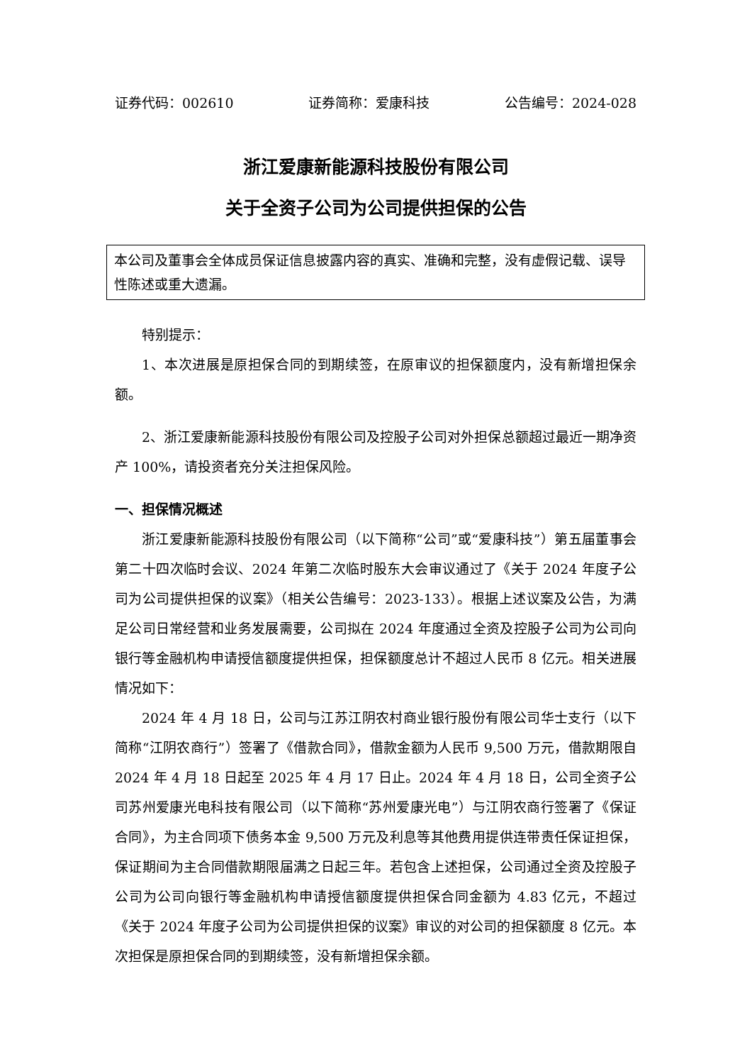证券代码：002610 证券简称：爱康科技 公告编号：2024-028
浙江爱康新能源科技股份有限公司
关于全资子公司为公司提供担保的公告
本公司及董事会全体成员保证信息披露内容的真实、准确和完整，没有虚假记载、误导性陈述或重大遗漏。
特别提示：
1、本次进展是原担保合同的到期续签，在原审议的担保额度内，没有新增担保余额。
2、浙江爱康新能源科技股份有限公司及控股子公司对外担保总额超过最近一期净资产 100%，请投资者充分关注担保风险。
一、担保情况概述
浙江爱康新能源科技股份有限公司（以下简称“公司”或“爱康科技”）第五届董事会第二十四次临时会议、2024 年第二次临时股东大会审议通过了《关于 2024 年度子公司为公司提供担保的议案》（相关公告编号：2023-133）。根据上述议案及公告，为满足公司日常经营和业务发展需要，公司拟在 2024 年度通过全资及控股子公司为公司向银行等金融机构申请授信额度提供担保，担保额度总计不超过人民币 8 亿元。相关进展情况如下：
2024 年 4 月 18 日，公司与江苏江阴农村商业银行股份有限公司华士支行（以下简称“江阴农商行”）签署了《借款合同》，借款金额为人民币 9,500 万元，借款期限自 2024 年 4 月 18 日起至 2025 年 4 月 17 日止。2024 年 4 月 18 日，公司全资子公司苏州爱康光电科技有限公司（以下简称“苏州爱康光电”）与江阴农商行签署了《保证合同》，为主合同项下债务本金 9,500 万元及利息等其他费用提供连带责任保证担保，保证期间为主合同借款期限届满之日起三年。若包含上述担保，公司通过全资及控股子公司为公司向银行等金融机构申请授信额度提供担保合同金额为 4.83 亿元，不超过《关于 2024 年度子公司为公司提供担保的议案》审议的对公司的担保额度 8 亿元。本次担保是原担保合同的到期续签，没有新增担保余额。